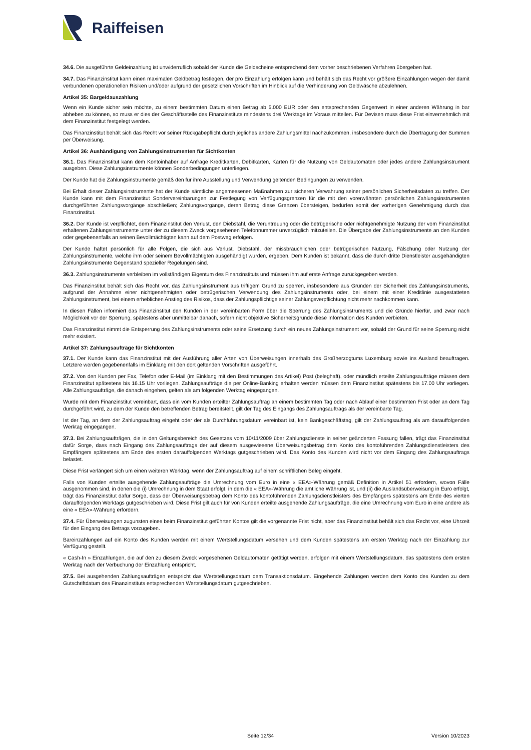Raiffeisen
34.6. Die ausgeführte Geldeinzahlung ist unwiderruflich sobald der Kunde die Geldscheine entsprechend dem vorher beschriebenen Verfahren übergeben hat.
34.7. Das Finanzinstitut kann einen maximalen Geldbetrag festlegen, der pro Einzahlung erfolgen kann und behält sich das Recht vor größere Einzahlungen wegen der damit verbundenen operationellen Risiken und/oder aufgrund der gesetzlichen Vorschriften im Hinblick auf die Verhinderung von Geldwäsche abzulehnen.
Artikel 35: Bargeldauszahlung
Wenn ein Kunde sicher sein möchte, zu einem bestimmten Datum einen Betrag ab 5.000 EUR oder den entsprechenden Gegenwert in einer anderen Währung in bar abheben zu können, so muss er dies der Geschäftsstelle des Finanzinstituts mindestens drei Werktage im Voraus mitteilen. Für Devisen muss diese Frist einvernehmlich mit dem Finanzinstitut festgelegt werden.
Das Finanzinstitut behält sich das Recht vor seiner Rückgabepflicht durch jegliches andere Zahlungsmittel nachzukommen, insbesondere durch die Übertragung der Summen per Überweisung.
Artikel 36: Aushändigung von Zahlungsinstrumenten für Sichtkonten
36.1. Das Finanzinstitut kann dem Kontoinhaber auf Anfrage Kreditkarten, Debitkarten, Karten für die Nutzung von Geldautomaten oder jedes andere Zahlungsinstrument ausgeben. Diese Zahlungsinstrumente können Sonderbedingungen unterliegen.
Der Kunde hat die Zahlungsinstrumente gemäß den für ihre Ausstellung und Verwendung geltenden Bedingungen zu verwenden.
Bei Erhalt dieser Zahlungsinstrumente hat der Kunde sämtliche angemessenen Maßnahmen zur sicheren Verwahrung seiner persönlichen Sicherheitsdaten zu treffen. Der Kunde kann mit dem Finanzinstitut Sondervereinbarungen zur Festlegung von Verfügungsgrenzen für die mit den vorerwähnten persönlichen Zahlungsinstrumenten durchgeführten Zahlungsvorgänge abschließen; Zahlungsvorgänge, deren Betrag diese Grenzen übersteigen, bedürfen somit der vorherigen Genehmigung durch das Finanzinstitut.
36.2. Der Kunde ist verpflichtet, dem Finanzinstitut den Verlust, den Diebstahl, die Veruntreuung oder die betrügerische oder nichtgenehmigte Nutzung der vom Finanzinstitut erhaltenen Zahlungsinstrumente unter der zu diesem Zweck vorgesehenen Telefonnummer unverzüglich mitzuteilen. Die Übergabe der Zahlungsinstrumente an den Kunden oder gegebenenfalls an seinen Bevollmächtigten kann auf dem Postweg erfolgen.
Der Kunde haftet persönlich für alle Folgen, die sich aus Verlust, Diebstahl, der missbräuchlichen oder betrügerischen Nutzung, Fälschung oder Nutzung der Zahlungsinstrumente, welche ihm oder seinem Bevollmächtigten ausgehändigt wurden, ergeben. Dem Kunden ist bekannt, dass die durch dritte Dienstleister ausgehändigten Zahlungsinstrumente Gegenstand spezieller Regelungen sind.
36.3. Zahlungsinstrumente verbleiben im vollständigen Eigentum des Finanzinstituts und müssen ihm auf erste Anfrage zurückgegeben werden.
Das Finanzinstitut behält sich das Recht vor, das Zahlungsinstrument aus triftigem Grund zu sperren, insbesondere aus Gründen der Sicherheit des Zahlungsinstruments, aufgrund der Annahme einer nichtgenehmigten oder betrügerischen Verwendung des Zahlungsinstruments oder, bei einem mit einer Kreditlinie ausgestatteten Zahlungsinstrument, bei einem erheblichen Anstieg des Risikos, dass der Zahlungspflichtige seiner Zahlungsverpflichtung nicht mehr nachkommen kann.
In diesen Fällen informiert das Finanzinstitut den Kunden in der vereinbarten Form über die Sperrung des Zahlungsinstruments und die Gründe hierfür, und zwar nach Möglichkeit vor der Sperrung, spätestens aber unmittelbar danach, sofern nicht objektive Sicherheitsgründe diese Information des Kunden verbieten.
Das Finanzinstitut nimmt die Entsperrung des Zahlungsinstruments oder seine Ersetzung durch ein neues Zahlungsinstrument vor, sobald der Grund für seine Sperrung nicht mehr existiert.
Artikel 37: Zahlungsaufträge für Sichtkonten
37.1. Der Kunde kann das Finanzinstitut mit der Ausführung aller Arten von Überweisungen innerhalb des Großherzogtums Luxemburg sowie ins Ausland beauftragen. Letztere werden gegebenenfalls im Einklang mit den dort geltenden Vorschriften ausgeführt.
37.2. Von den Kunden per Fax, Telefon oder E-Mail (im Einklang mit den Bestimmungen des Artikel) Post (beleghaft), oder mündlich erteilte Zahlungsaufträge müssen dem Finanzinstitut spätestens bis 16.15 Uhr vorliegen. Zahlungsaufträge die per Online-Banking erhalten werden müssen dem Finanzinstitut spätestens bis 17.00 Uhr vorliegen. Alle Zahlungsaufträge, die danach eingehen, gelten als am folgenden Werktag eingegangen.
Wurde mit dem Finanzinstitut vereinbart, dass ein vom Kunden erteilter Zahlungsauftrag an einem bestimmten Tag oder nach Ablauf einer bestimmten Frist oder an dem Tag durchgeführt wird, zu dem der Kunde den betreffenden Betrag bereitstellt, gilt der Tag des Eingangs des Zahlungsauftrags als der vereinbarte Tag.
Ist der Tag, an dem der Zahlungsauftrag eingeht oder der als Durchführungsdatum vereinbart ist, kein Bankgeschäftstag, gilt der Zahlungsauftrag als am darauffolgenden Werktag eingegangen.
37.3. Bei Zahlungsaufträgen, die in den Geltungsbereich des Gesetzes vom 10/11/2009 über Zahlungsdienste in seiner geänderten Fassung fallen, trägt das Finanzinstitut dafür Sorge, dass nach Eingang des Zahlungsauftrags der auf diesem ausgewiesene Überweisungsbetrag dem Konto des kontoführenden Zahlungsdienstleisters des Empfängers spätestens am Ende des ersten darauffolgenden Werktags gutgeschrieben wird. Das Konto des Kunden wird nicht vor dem Eingang des Zahlungsauftrags belastet.
Diese Frist verlängert sich um einen weiteren Werktag, wenn der Zahlungsauftrag auf einem schriftlichen Beleg eingeht.
Falls von Kunden erteilte ausgehende Zahlungsaufträge die Umrechnung vom Euro in eine « EEA»-Währung gemäß Definition in Artikel 51 erfordern, wovon Fälle ausgenommen sind, in denen die (i) Umrechnung in dem Staat erfolgt, in dem die « EEA»-Währung die amtliche Währung ist, und (ii) die Auslandsüberweisung in Euro erfolgt, trägt das Finanzinstitut dafür Sorge, dass der Überweisungsbetrag dem Konto des kontoführenden Zahlungsdienstleisters des Empfängers spätestens am Ende des vierten darauffolgenden Werktags gutgeschrieben wird. Diese Frist gilt auch für von Kunden erteilte ausgehende Zahlungsaufträge, die eine Umrechnung vom Euro in eine andere als eine « EEA»-Währung erfordern.
37.4. Für Überweisungen zugunsten eines beim Finanzinstitut geführten Kontos gilt die vorgenannte Frist nicht, aber das Finanzinstitut behält sich das Recht vor, eine Uhrzeit für den Eingang des Betrags vorzugeben.
Bareinzahlungen auf ein Konto des Kunden werden mit einem Wertstellungsdatum versehen und dem Kunden spätestens am ersten Werktag nach der Einzahlung zur Verfügung gestellt.
« Cash-In » Einzahlungen, die auf den zu diesem Zweck vorgesehenen Geldautomaten getätigt werden, erfolgen mit einem Wertstellungsdatum, das spätestens dem ersten Werktag nach der Verbuchung der Einzahlung entspricht.
37.5. Bei ausgehenden Zahlungsaufträgen entspricht das Wertstellungsdatum dem Transaktionsdatum. Eingehende Zahlungen werden dem Konto des Kunden zu dem Gutschriftdatum des Finanzinstituts entsprechenden Wertstellungsdatum gutgeschrieben.
Seite 12/34 Version 10/2023